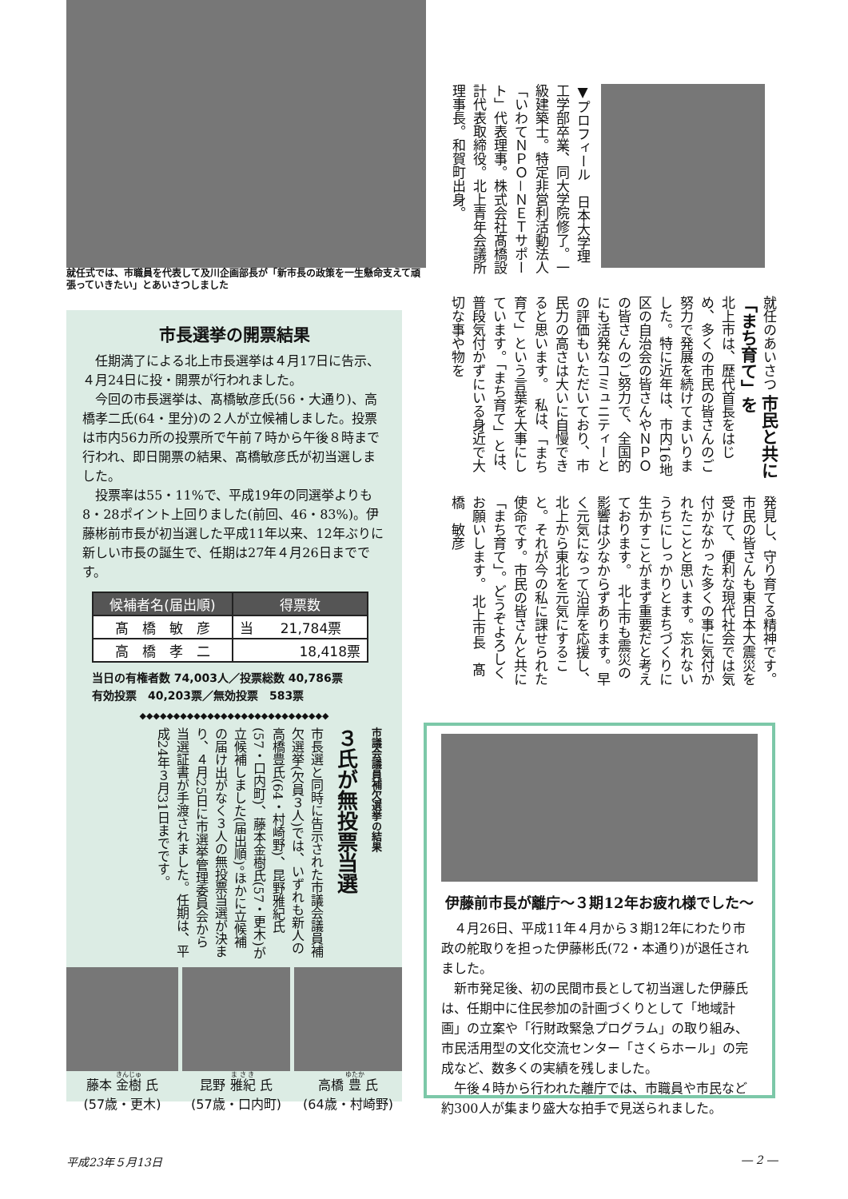就任式では、市職員を代表して及川企画部長が「新市長の政策を一生懸命支えて頑張っていきたい」とあいさつしました
▼プロフィール　日本大学理工学部卒業、同大学院修了。一級建築士。特定非営利活動法人「いわてＮＰＯ－ＮＥＴサポート」代表理事。株式会社髙橋設計代表取締役。北上青年会議所理事長。和賀町出身。
就任のあいさつ 市民と共に「まち育て」を
北上市は、歴代首長をはじめ、多くの市民の皆さんのご努力で発展を続けてまいりました。特に近年は、市内16地区の自治会の皆さんやＮＰＯの皆さんのご努力で、全国的にも活発なコミュニティーとの評価もいただいており、市民力の高さは大いに自慢できると思います。　私は、「まち育て」という言葉を大事にしています。「まち育て」とは、普段気付かずにいる身近で大切な事や物を
発見し、守り育てる精神です。市民の皆さんも東日本大震災を受けて、便利な現代社会では気付かなかった多くの事に気付かれたことと思います。忘れないうちにしっかりとまちづくりに生かすことがまず重要だと考えております。　北上市も震災の影響は少なからずあります。早く元気になって沿岸を応援し、北上から東北を元気にすること。それが今の私に課せられた使命です。市民の皆さんと共に「まち育て」。どうぞよろしくお願いします。 北上市長　髙橋　敏彦
市長選挙の開票結果
　任期満了による北上市長選挙は４月17日に告示、４月24日に投・開票が行われました。
　今回の市長選挙は、髙橋敏彦氏(56・大通り)、高橋孝二氏(64・里分)の２人が立候補しました。投票は市内56カ所の投票所で午前７時から午後８時まで行われ、即日開票の結果、髙橋敏彦氏が初当選しました。
　投票率は55・11%で、平成19年の同選挙よりも8・28ポイント上回りました(前回、46・83%)。伊藤彬前市長が初当選した平成11年以来、12年ぶりに新しい市長の誕生で、任期は27年４月26日までです。
| 候補者名(届出順) | 得票数 |
| --- | --- |
| 髙 橋 敏 彦 | 当 21,784票 |
| 高 橋 孝 二 | 18,418票 |
当日の有権者数 74,003人／投票総数 40,786票
有効投票　40,203票／無効投票　583票
◆◆◆◆◆◆◆◆◆◆◆◆◆◆◆◆◆◆◆◆◆◆◆◆◆◆◆◆
市議会議員補欠選挙の結果
３氏が無投票当選
市長選と同時に告示された市議会議員補欠選挙(欠員３人)では、いずれも新人の高橋豊氏(64・村崎野)、昆野雅紀氏(57・口内町)、藤本金樹氏(57・更木)が立候補しました(届出順)。ほかに立候補の届け出がなく３人の無投票当選が決まり、４月25日に市選挙管理委員会から当選証書が手渡されました。任期は、平成24年３月31日までです。
藤本 金樹 氏
(57歳・更木)
昆野 雅紀 氏
(57歳・口内町)
高橋 豊 氏
(64歳・村崎野)
伊藤前市長が離庁～３期12年お疲れ様でした～
　４月26日、平成11年４月から３期12年にわたり市政の舵取りを担った伊藤彬氏(72・本通り)が退任されました。
　新市発足後、初の民間市長として初当選した伊藤氏は、任期中に住民参加の計画づくりとして「地域計画」の立案や「行財政緊急プログラム」の取り組み、市民活用型の文化交流センター「さくらホール」の完成など、数多くの実績を残しました。
　午後４時から行われた離庁では、市職員や市民など約300人が集まり盛大な拍手で見送られました。
平成23年５月13日 ― 2 ―